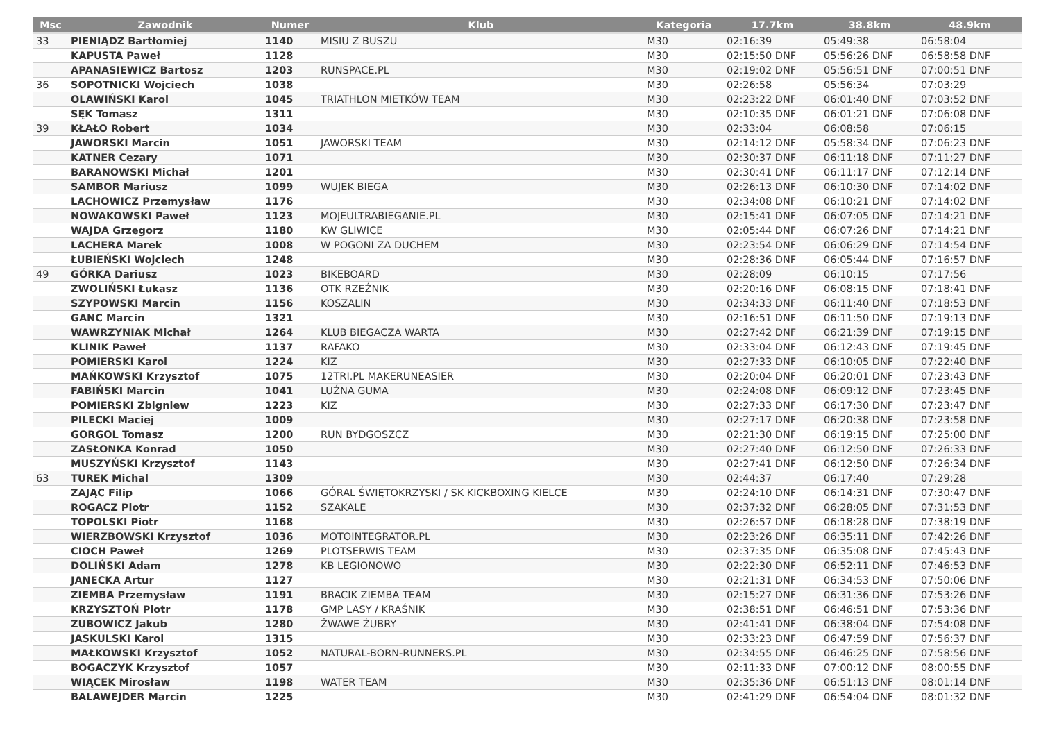| Msc | Zawodnik | Numer | Klub | Kategoria | 17.7km | 38.8km | 48.9km |
| --- | --- | --- | --- | --- | --- | --- | --- |
| 33 | PIENIĄDZ Bartłomiej | 1140 | MISIU Z BUSZU | M30 | 02:16:39 | 05:49:38 | 06:58:04 |
| | KAPUSTA Paweł | 1128 | | M30 | 02:15:50 DNF | 05:56:26 DNF | 06:58:58 DNF |
| | APANASIEWICZ Bartosz | 1203 | RUNSPACE.PL | M30 | 02:19:02 DNF | 05:56:51 DNF | 07:00:51 DNF |
| 36 | SOPOTNICKI Wojciech | 1038 | | M30 | 02:26:58 | 05:56:34 | 07:03:29 |
| | OLAWIŃSKI Karol | 1045 | TRIATHLON MIETKÓW TEAM | M30 | 02:23:22 DNF | 06:01:40 DNF | 07:03:52 DNF |
| | SĘK Tomasz | 1311 | | M30 | 02:10:35 DNF | 06:01:21 DNF | 07:06:08 DNF |
| 39 | KŁAŁO Robert | 1034 | | M30 | 02:33:04 | 06:08:58 | 07:06:15 |
| | JAWORSKI Marcin | 1051 | JAWORSKI TEAM | M30 | 02:14:12 DNF | 05:58:34 DNF | 07:06:23 DNF |
| | KATNER Cezary | 1071 | | M30 | 02:30:37 DNF | 06:11:18 DNF | 07:11:27 DNF |
| | BARANOWSKI Michał | 1201 | | M30 | 02:30:41 DNF | 06:11:17 DNF | 07:12:14 DNF |
| | SAMBOR Mariusz | 1099 | WUJEK BIEGA | M30 | 02:26:13 DNF | 06:10:30 DNF | 07:14:02 DNF |
| | LACHOWICZ Przemysław | 1176 | | M30 | 02:34:08 DNF | 06:10:21 DNF | 07:14:02 DNF |
| | NOWAKOWSKI Paweł | 1123 | MOJEULTRABIEGANIE.PL | M30 | 02:15:41 DNF | 06:07:05 DNF | 07:14:21 DNF |
| | WAJDA Grzegorz | 1180 | KW GLIWICE | M30 | 02:05:44 DNF | 06:07:26 DNF | 07:14:21 DNF |
| | LACHERA Marek | 1008 | W POGONI ZA DUCHEM | M30 | 02:23:54 DNF | 06:06:29 DNF | 07:14:54 DNF |
| | ŁUBIEŃSKI Wojciech | 1248 | | M30 | 02:28:36 DNF | 06:05:44 DNF | 07:16:57 DNF |
| 49 | GÓRKA Dariusz | 1023 | BIKEBOARD | M30 | 02:28:09 | 06:10:15 | 07:17:56 |
| | ZWOLIŃSKI Łukasz | 1136 | OTK RZEŹNIK | M30 | 02:20:16 DNF | 06:08:15 DNF | 07:18:41 DNF |
| | SZYPOWSKI Marcin | 1156 | KOSZALIN | M30 | 02:34:33 DNF | 06:11:40 DNF | 07:18:53 DNF |
| | GANC Marcin | 1321 | | M30 | 02:16:51 DNF | 06:11:50 DNF | 07:19:13 DNF |
| | WAWRZYNIAK Michał | 1264 | KLUB BIEGACZA WARTA | M30 | 02:27:42 DNF | 06:21:39 DNF | 07:19:15 DNF |
| | KLINIK Paweł | 1137 | RAFAKO | M30 | 02:33:04 DNF | 06:12:43 DNF | 07:19:45 DNF |
| | POMIERSKI Karol | 1224 | KIZ | M30 | 02:27:33 DNF | 06:10:05 DNF | 07:22:40 DNF |
| | MAŃKOWSKI Krzysztof | 1075 | 12TRI.PL MAKERUNEASIER | M30 | 02:20:04 DNF | 06:20:01 DNF | 07:23:43 DNF |
| | FABIŃSKI Marcin | 1041 | LUŹNA GUMA | M30 | 02:24:08 DNF | 06:09:12 DNF | 07:23:45 DNF |
| | POMIERSKI Zbigniew | 1223 | KIZ | M30 | 02:27:33 DNF | 06:17:30 DNF | 07:23:47 DNF |
| | PILECKI Maciej | 1009 | | M30 | 02:27:17 DNF | 06:20:38 DNF | 07:23:58 DNF |
| | GORGOL Tomasz | 1200 | RUN BYDGOSZCZ | M30 | 02:21:30 DNF | 06:19:15 DNF | 07:25:00 DNF |
| | ZASŁONKA Konrad | 1050 | | M30 | 02:27:40 DNF | 06:12:50 DNF | 07:26:33 DNF |
| | MUSZYŃSKI Krzysztof | 1143 | | M30 | 02:27:41 DNF | 06:12:50 DNF | 07:26:34 DNF |
| 63 | TUREK Michal | 1309 | | M30 | 02:44:37 | 06:17:40 | 07:29:28 |
| | ZAJĄC Filip | 1066 | GÓRAL ŚWIĘTOKRZYSKI / SK KICKBOXING KIELCE | M30 | 02:24:10 DNF | 06:14:31 DNF | 07:30:47 DNF |
| | ROGACZ Piotr | 1152 | SZAKALE | M30 | 02:37:32 DNF | 06:28:05 DNF | 07:31:53 DNF |
| | TOPOLSKI Piotr | 1168 | | M30 | 02:26:57 DNF | 06:18:28 DNF | 07:38:19 DNF |
| | WIERZBOWSKI Krzysztof | 1036 | MOTOINTEGRATOR.PL | M30 | 02:23:26 DNF | 06:35:11 DNF | 07:42:26 DNF |
| | CIOCH Paweł | 1269 | PLOTSERWIS TEAM | M30 | 02:37:35 DNF | 06:35:08 DNF | 07:45:43 DNF |
| | DOLIŃSKI Adam | 1278 | KB LEGIONOWO | M30 | 02:22:30 DNF | 06:52:11 DNF | 07:46:53 DNF |
| | JANECKA Artur | 1127 | | M30 | 02:21:31 DNF | 06:34:53 DNF | 07:50:06 DNF |
| | ZIEMBA Przemysław | 1191 | BRACIK ZIEMBA TEAM | M30 | 02:15:27 DNF | 06:31:36 DNF | 07:53:26 DNF |
| | KRZYSZTOŃ Piotr | 1178 | GMP LASY / KRAŚNIK | M30 | 02:38:51 DNF | 06:46:51 DNF | 07:53:36 DNF |
| | ZUBOWICZ Jakub | 1280 | ŻWAWE ŻUBRY | M30 | 02:41:41 DNF | 06:38:04 DNF | 07:54:08 DNF |
| | JASKULSKI Karol | 1315 | | M30 | 02:33:23 DNF | 06:47:59 DNF | 07:56:37 DNF |
| | MAŁKOWSKI Krzysztof | 1052 | NATURAL-BORN-RUNNERS.PL | M30 | 02:34:55 DNF | 06:46:25 DNF | 07:58:56 DNF |
| | BOGACZYK Krzysztof | 1057 | | M30 | 02:11:33 DNF | 07:00:12 DNF | 08:00:55 DNF |
| | WIĄCEK Mirosław | 1198 | WATER TEAM | M30 | 02:35:36 DNF | 06:51:13 DNF | 08:01:14 DNF |
| | BALAWEJDER Marcin | 1225 | | M30 | 02:41:29 DNF | 06:54:04 DNF | 08:01:32 DNF |